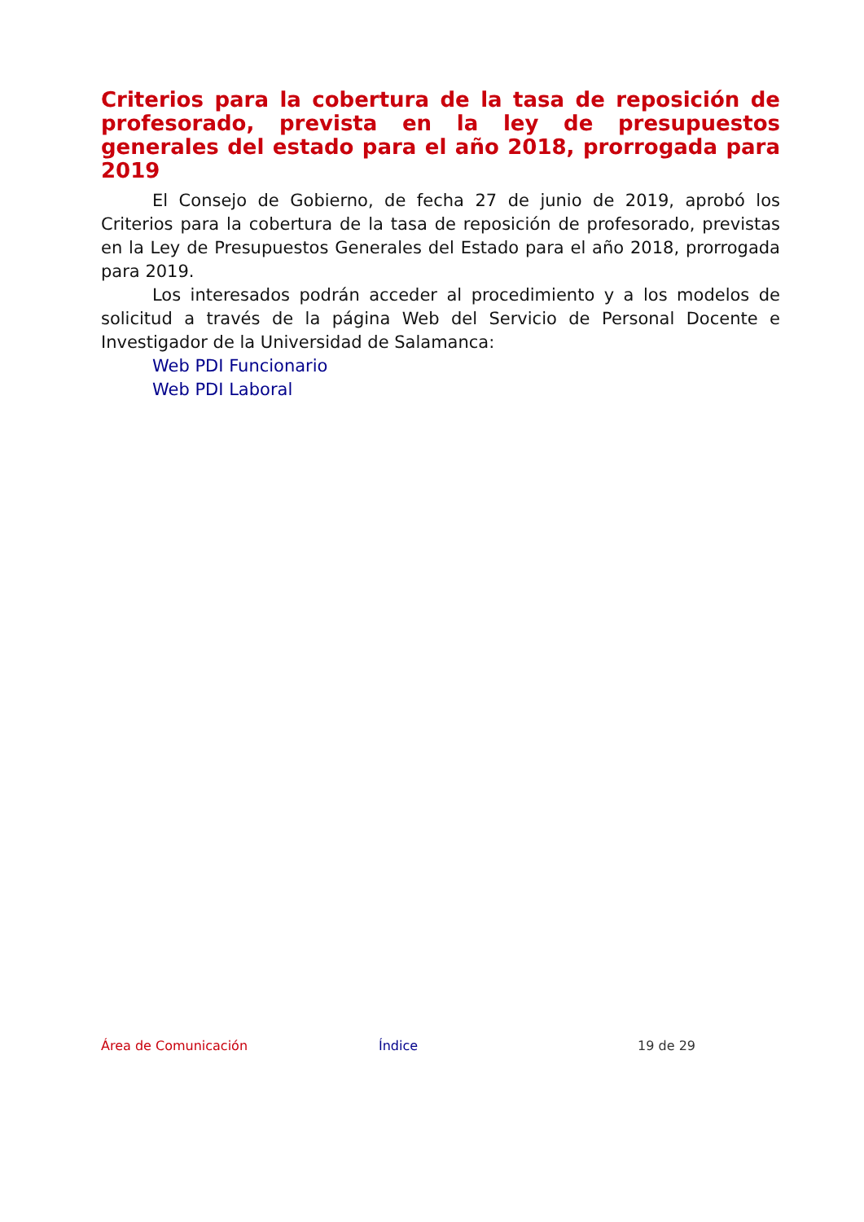Criterios para la cobertura de la tasa de reposición de profesorado, prevista en la ley de presupuestos generales del estado para el año 2018, prorrogada para 2019
El Consejo de Gobierno, de fecha 27 de junio de 2019, aprobó los Criterios para la cobertura de la tasa de reposición de profesorado, previstas en la Ley de Presupuestos Generales del Estado para el año 2018, prorrogada para 2019.
Los interesados podrán acceder al procedimiento y a los modelos de solicitud a través de la página Web del Servicio de Personal Docente e Investigador de la Universidad de Salamanca:
Web PDI Funcionario
Web PDI Laboral
Área de Comunicación Índice 19 de 29